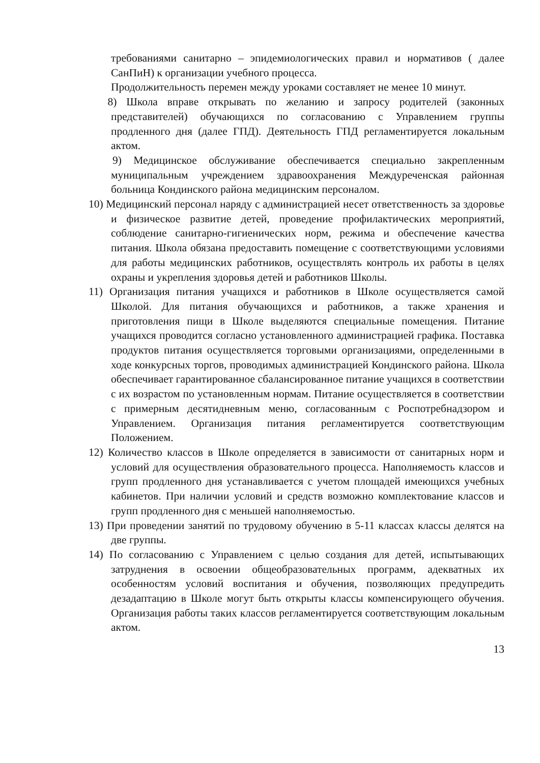требованиями санитарно – эпидемиологических правил и нормативов ( далее СанПиН) к организации учебного процесса.
Продолжительность перемен между уроками составляет не менее 10 минут.
8) Школа вправе открывать по желанию и запросу родителей (законных представителей) обучающихся по согласованию с Управлением группы продленного дня (далее ГПД). Деятельность ГПД регламентируется локальным актом.
9) Медицинское обслуживание обеспечивается специально закрепленным муниципальным учреждением здравоохранения Междуреченская районная больница Кондинского района медицинским персоналом.
10) Медицинский персонал наряду с администрацией несет ответственность за здоровье и физическое развитие детей, проведение профилактических мероприятий, соблюдение санитарно-гигиенических норм, режима и обеспечение качества питания. Школа обязана предоставить помещение с соответствующими условиями для работы медицинских работников, осуществлять контроль их работы в целях охраны и укрепления здоровья детей и работников Школы.
11) Организация питания учащихся и работников в Школе осуществляется самой Школой. Для питания обучающихся и работников, а также хранения и приготовления пищи в Школе выделяются специальные помещения. Питание учащихся проводится согласно установленного администрацией графика. Поставка продуктов питания осуществляется торговыми организациями, определенными в ходе конкурсных торгов, проводимых администрацией Кондинского района. Школа обеспечивает гарантированное сбалансированное питание учащихся в соответствии с их возрастом по установленным нормам. Питание осуществляется в соответствии с примерным десятидневным меню, согласованным с Роспотребнадзором и Управлением. Организация питания регламентируется соответствующим Положением.
12) Количество классов в Школе определяется в зависимости от санитарных норм и условий для осуществления образовательного процесса. Наполняемость классов и групп продленного дня устанавливается с учетом площадей имеющихся учебных кабинетов. При наличии условий и средств возможно комплектование классов и групп продленного дня с меньшей наполняемостью.
13) При проведении занятий по трудовому обучению в 5-11 классах классы делятся на две группы.
14) По согласованию с Управлением с целью создания для детей, испытывающих затруднения в освоении общеобразовательных программ, адекватных их особенностям условий воспитания и обучения, позволяющих предупредить дезадаптацию в Школе могут быть открыты классы компенсирующего обучения. Организация работы таких классов регламентируется соответствующим локальным актом.
13